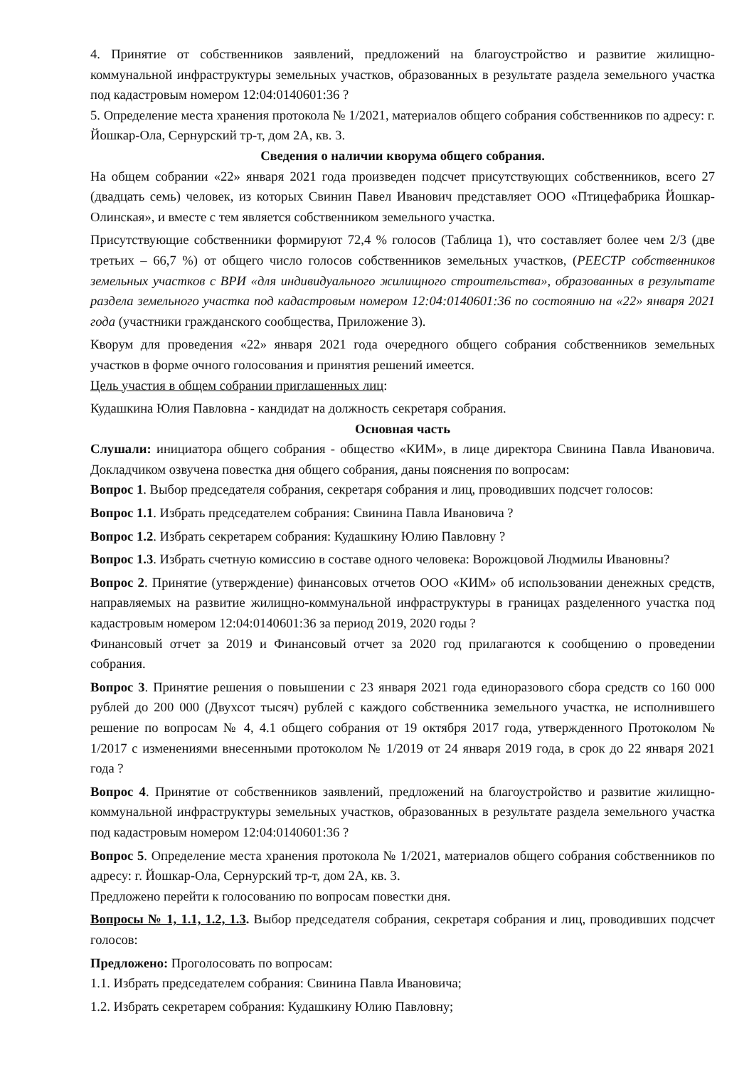4. Принятие от собственников заявлений, предложений на благоустройство и развитие жилищно-коммунальной инфраструктуры земельных участков, образованных в результате раздела земельного участка под кадастровым номером 12:04:0140601:36 ?
5. Определение места хранения протокола № 1/2021, материалов общего собрания собственников по адресу: г. Йошкар-Ола, Сернурский тр-т, дом 2А, кв. 3.
Сведения о наличии кворума общего собрания.
На общем собрании «22» января 2021 года произведен подсчет присутствующих собственников, всего 27 (двадцать семь) человек, из которых Свинин Павел Иванович представляет ООО «Птицефабрика Йошкар-Олинская», и вместе с тем является собственником земельного участка.
Присутствующие собственники формируют 72,4 % голосов (Таблица 1), что составляет более чем 2/3 (две третьих – 66,7 %) от общего число голосов собственников земельных участков, (РЕЕСТР собственников земельных участков с ВРИ «для индивидуального жилищного строительства», образованных в результате раздела земельного участка под кадастровым номером 12:04:0140601:36 по состоянию на «22» января 2021 года (участники гражданского сообщества, Приложение 3).
Кворум для проведения «22» января 2021 года очередного общего собрания собственников земельных участков в форме очного голосования и принятия решений имеется.
Цель участия в общем собрании приглашенных лиц:
Кудашкина Юлия Павловна - кандидат на должность секретаря собрания.
Основная часть
Слушали: инициатора общего собрания - общество «КИМ», в лице директора Свинина Павла Ивановича. Докладчиком озвучена повестка дня общего собрания, даны пояснения по вопросам:
Вопрос 1. Выбор председателя собрания, секретаря собрания и лиц, проводивших подсчет голосов:
Вопрос 1.1. Избрать председателем собрания: Свинина Павла Ивановича ?
Вопрос 1.2. Избрать секретарем собрания: Кудашкину Юлию Павловну ?
Вопрос 1.3. Избрать счетную комиссию в составе одного человека: Ворожцовой Людмилы Ивановны?
Вопрос 2. Принятие (утверждение) финансовых отчетов ООО «КИМ» об использовании денежных средств, направляемых на развитие жилищно-коммунальной инфраструктуры в границах разделенного участка под кадастровым номером 12:04:0140601:36 за период 2019, 2020 годы ?
Финансовый отчет за 2019 и Финансовый отчет за 2020 год прилагаются к сообщению о проведении собрания.
Вопрос 3. Принятие решения о повышении с 23 января 2021 года единоразового сбора средств со 160 000 рублей до 200 000 (Двухсот тысяч) рублей с каждого собственника земельного участка, не исполнившего решение по вопросам № 4, 4.1 общего собрания от 19 октября 2017 года, утвержденного Протоколом № 1/2017 с изменениями внесенными протоколом № 1/2019 от 24 января 2019 года, в срок до 22 января 2021 года ?
Вопрос 4. Принятие от собственников заявлений, предложений на благоустройство и развитие жилищно-коммунальной инфраструктуры земельных участков, образованных в результате раздела земельного участка под кадастровым номером 12:04:0140601:36 ?
Вопрос 5. Определение места хранения протокола № 1/2021, материалов общего собрания собственников по адресу: г. Йошкар-Ола, Сернурский тр-т, дом 2А, кв. 3.
Предложено перейти к голосованию по вопросам повестки дня.
Вопросы № 1, 1.1, 1.2, 1.3. Выбор председателя собрания, секретаря собрания и лиц, проводивших подсчет голосов:
Предложено: Проголосовать по вопросам:
1.1. Избрать председателем собрания: Свинина Павла Ивановича;
1.2. Избрать секретарем собрания: Кудашкину Юлию Павловну;